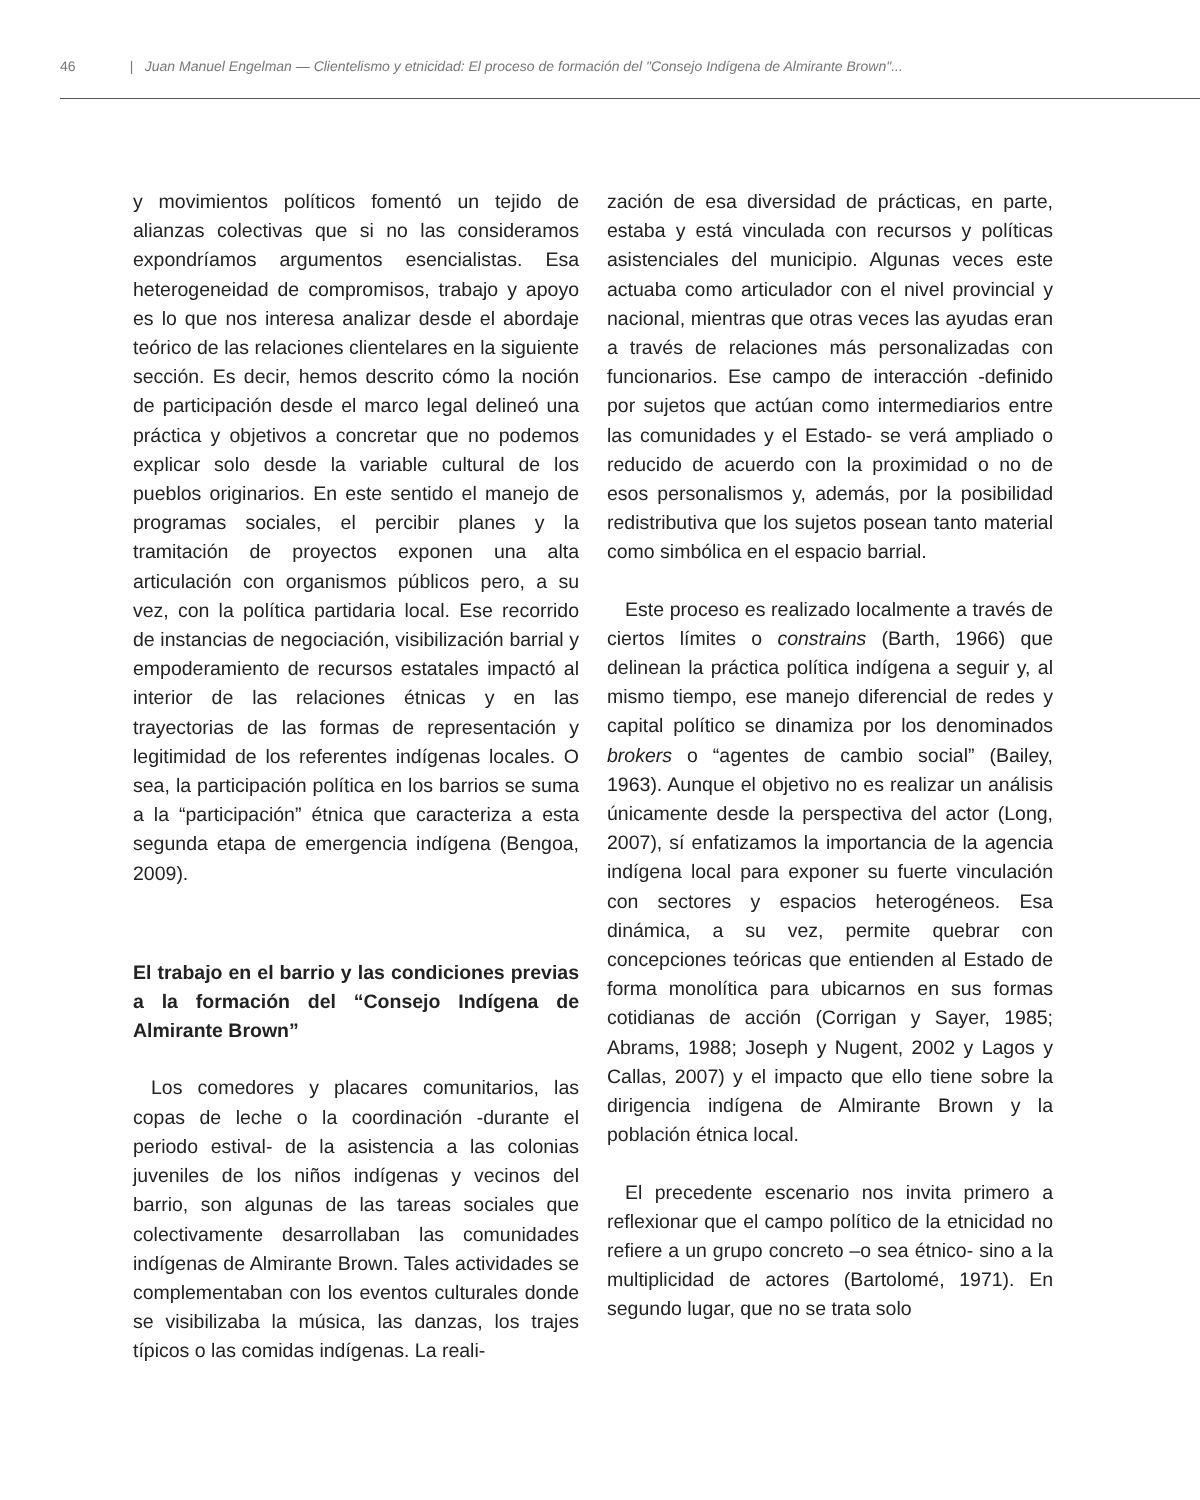46 | Juan Manuel Engelman — Clientelismo y etnicidad: El proceso de formación del "Consejo Indígena de Almirante Brown"...
y movimientos políticos fomentó un tejido de alianzas colectivas que si no las consideramos expondríamos argumentos esencialistas. Esa heterogeneidad de compromisos, trabajo y apoyo es lo que nos interesa analizar desde el abordaje teórico de las relaciones clientelares en la siguiente sección. Es decir, hemos descrito cómo la noción de participación desde el marco legal delineó una práctica y objetivos a concretar que no podemos explicar solo desde la variable cultural de los pueblos originarios. En este sentido el manejo de programas sociales, el percibir planes y la tramitación de proyectos exponen una alta articulación con organismos públicos pero, a su vez, con la política partidaria local. Ese recorrido de instancias de negociación, visibilización barrial y empoderamiento de recursos estatales impactó al interior de las relaciones étnicas y en las trayectorias de las formas de representación y legitimidad de los referentes indígenas locales. O sea, la participación política en los barrios se suma a la “participación” étnica que caracteriza a esta segunda etapa de emergencia indígena (Bengoa, 2009).
El trabajo en el barrio y las condiciones previas a la formación del “Consejo Indígena de Almirante Brown”
Los comedores y placares comunitarios, las copas de leche o la coordinación -durante el periodo estival- de la asistencia a las colonias juveniles de los niños indígenas y vecinos del barrio, son algunas de las tareas sociales que colectivamente desarrollaban las comunidades indígenas de Almirante Brown. Tales actividades se complementaban con los eventos culturales donde se visibilizaba la música, las danzas, los trajes típicos o las comidas indígenas. La reali-
zación de esa diversidad de prácticas, en parte, estaba y está vinculada con recursos y políticas asistenciales del municipio. Algunas veces este actuaba como articulador con el nivel provincial y nacional, mientras que otras veces las ayudas eran a través de relaciones más personalizadas con funcionarios. Ese campo de interacción -definido por sujetos que actúan como intermediarios entre las comunidades y el Estado- se verá ampliado o reducido de acuerdo con la proximidad o no de esos personalismos y, además, por la posibilidad redistributiva que los sujetos posean tanto material como simbólica en el espacio barrial.
Este proceso es realizado localmente a través de ciertos límites o constrains (Barth, 1966) que delinean la práctica política indígena a seguir y, al mismo tiempo, ese manejo diferencial de redes y capital político se dinamiza por los denominados brokers o “agentes de cambio social” (Bailey, 1963). Aunque el objetivo no es realizar un análisis únicamente desde la perspectiva del actor (Long, 2007), sí enfatizamos la importancia de la agencia indígena local para exponer su fuerte vinculación con sectores y espacios heterogéneos. Esa dinámica, a su vez, permite quebrar con concepciones teóricas que entienden al Estado de forma monolítica para ubicarnos en sus formas cotidianas de acción (Corrigan y Sayer, 1985; Abrams, 1988; Joseph y Nugent, 2002 y Lagos y Callas, 2007) y el impacto que ello tiene sobre la dirigencia indígena de Almirante Brown y la población étnica local.
El precedente escenario nos invita primero a reflexionar que el campo político de la etnicidad no refiere a un grupo concreto –o sea étnico- sino a la multiplicidad de actores (Bartolomé, 1971). En segundo lugar, que no se trata solo